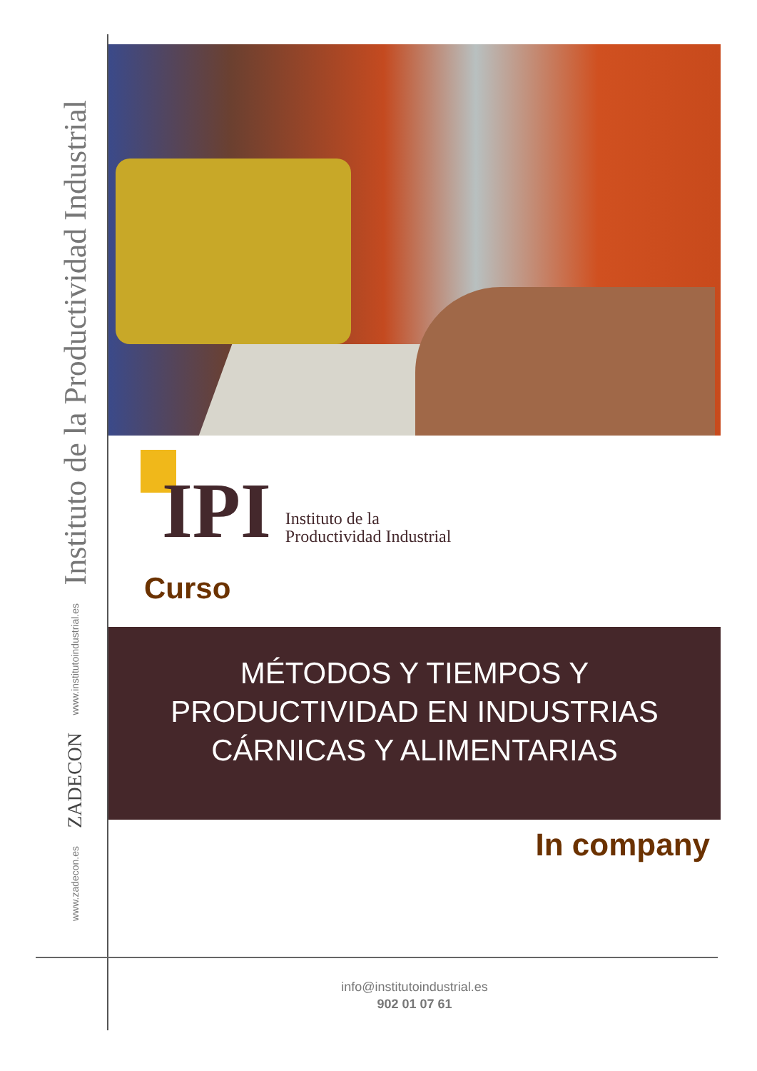Instituto de la Productividad Industrial
www.institutoindustrial.es
ZADECON
www.zadecon.es
IPI
Instituto de la
Productividad Industrial
Curso
MÉTODOS Y TIEMPOS Y
PRODUCTIVIDAD EN INDUSTRIAS
CÁRNICAS Y ALIMENTARIAS
In company
info@institutoindustrial.es
902 01 07 61